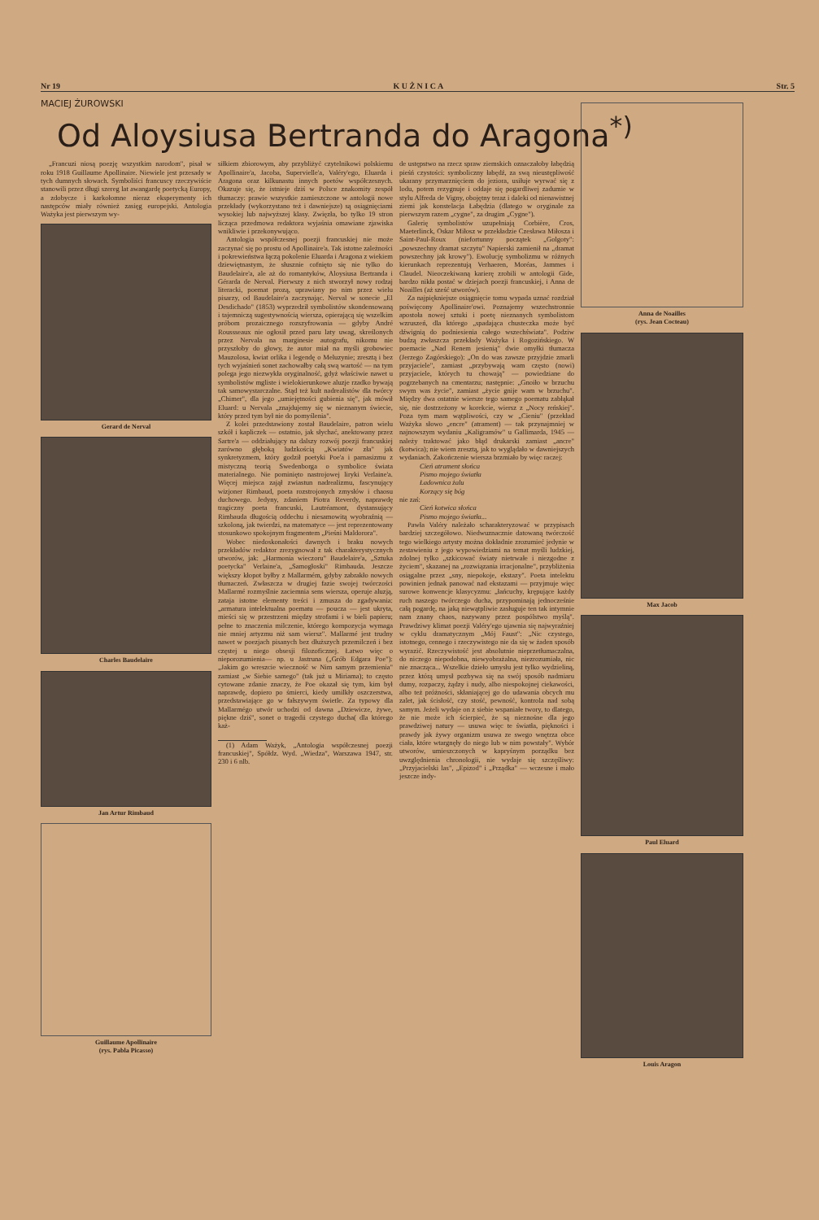Nr 19 K U Ż N I C A Str. 5
MACIEJ ŻUROWSKI
Od Aloysiusa Bertranda do Aragona<sup>*)</sup>
„Francuzi niosą poezję wszystkim narodom", pisał w roku 1918 Guillaume Apollinaire. Niewiele jest przesady w tych dumnych słowach. Symboliści francuscy rzeczywiście stanowili przez długi szereg lat awangardę poetycką Europy, a zdobycze i karkołomne nieraz eksperymenty ich następców miały również zasięg europejski. Antologia Ważyka jest pierwszym wy-
Gerard de Nerval
Charles Baudelaire
Jan Artur Rimbaud
Guillaume Apollinaire
(rys. Pabla Picasso)
siłkiem zbiorowym, aby przybliżyć czytelnikowi polskiemu Apollinaire'a, Jacoba, Supervielle'a, Valéry'ego, Eluarda i Aragona oraz kilkunastu innych poetów współczesnych. Okazuje się, że istnieje dziś w Polsce znakomity zespół tłumaczy: prawie wszystkie zamieszczone w antologii nowe przekłady (wykorzystano też i dawniejsze) są osiągnięciami wysokiej lub najwyższej klasy. Zwięzła, bo tylko 19 stron licząca przedmowa redaktora wyjaśnia omawiane zjawiska wnikliwie i przekonywująco.
Antologia współczesnej poezji francuskiej nie może zaczynać się po prostu od Apollinaire'a. Tak istotne zależności i pokrewieństwa łączą pokolenie Eluarda i Aragona z wiekiem dziewiętnastym, że słusznie cofnięto się nie tylko do Baudelaire'a, ale aż do romantyków, Aloysiusa Bertranda i Gérarda de Nerval. Pierwszy z nich stworzył nowy rodzaj literacki, poemat prozą, uprawiany po nim przez wielu pisarzy, od Baudelaire'a zaczynając. Nerval w sonecie „El Desdichado" (1853) wyprzedził symbolistów skondensowaną i tajemniczą sugestywnością wiersza, opierającą się wszelkim próbom prozaicznego rozszyfrowania — gdyby André Roussseaux nie ogłosił przed paru laty uwag, skreślonych przez Nervala na marginesie autografu, nikomu nie przyszłoby do głowy, że autor miał na myśli grobowiec Mauzolosa, kwiat orlika i legendę o Meluzynie; zresztą i bez tych wyjaśnień sonet zachowałby całą swą wartość — na tym polega jego niezwykła oryginalność, gdyż właściwie nawet u symbolistów mgliste i wielokierunkowe aluzje rzadko bywają tak samowystarczalne. Stąd też kult nadrealistów dla twórcy „Chimer", dla jego „umiejętności gubienia się", jak mówił Eluard: u Nervala „znajdujemy się w nieznanym świecie, który przed tym był nie do pomyślenia".
Z kolei przedstawiony został Baudelaire, patron wielu szkół i kapliczek — ostatnio, jak słychać, anektowany przez Sartre'a — oddziałujący na dalszy rozwój poezji francuskiej zarówno głęboką ludzkością „Kwiatów zła" jak synkretyzmem, który godził poetyki Poe'a i parnasizmu z mistyczną teorią Swedenborga o symbolice świata materialnego. Nie pominięto nastrojowej liryki Verlaine'a. Więcej miejsca zajął zwiastun nadrealizmu, fascynujący wizjoner Rimbaud, poeta rozstrojonych zmysłów i chaosu duchowego. Jedyny, zdaniem Piotra Reverdy, naprawdę tragiczny poeta francuski, Lautréamont, dystansujący Rimbauda długością oddechu i niesamowitą wyobraźnią — szkoloną, jak twierdzi, na matematyce — jest reprezentowany stosunkowo spokojnym fragmentem „Pieśni Maldorora".
Wobec niedoskonałości dawnych i braku nowych przekładów redaktor zrezygnował z tak charakterystycznych utworów, jak: „Harmonia wieczoru" Baudelaire'a, „Sztuka poetycka" Verlaine'a, „Samogłoski" Rimbauda. Jeszcze większy kłopot byłby z Mallarmém, gdyby zabrakło nowych tłumaczeń. Zwłaszcza w drugiej fazie swojej twórczości Mallarmé rozmyślnie zaciemnia sens wiersza, operuje aluzją, zataja istotne elementy treści i zmusza do zgadywania: „armatura intelektualna poematu — poucza — jest ukryta, mieści się w przestrzeni między strofami i w bieli papieru; pełne to znaczenia milczenie, którego kompozycja wymaga nie mniej artyzmu niż sam wiersz". Mallarmé jest trudny nawet w poezjach pisanych bez dłuższych przemilczeń i bez częstej u niego obsesji filozoficznej. Łatwo więc o nieporozumienia— np. u Jastruna („Grób Edgara Poe"): „Jakim go wreszcie wieczność w Nim samym przemienia" zamiast „w Siebie samego" (tak już u Miriama); to często cytowane zdanie znaczy, że Poe okazał się tym, kim był naprawdę, dopiero po śmierci, kiedy umilkły oszczerstwa, przedstawiające go w fałszywym świetle. Za typowy dla Mallarmégo utwór uchodzi od dawna „Dziewicze, żywe, piękne dziś", sonet o tragedii czystego ducha( dla którego każ-
(1) Adam Ważyk, „Antologia współczesnej poezji francuskiej", Spółdz. Wyd. „Wiedza", Warszawa 1947, str. 230 i 6 nlb.
de ustępstwo na rzecz spraw ziemskich oznaczałoby łabędzią pieśń czystości: symboliczny łabędź, za swą nieustępliwość ukarany przymarznięciem do jeziora, usiłuje wyrwać się z lodu, potem rezygnuje i oddaje się pogardliwej zadumie w stylu Alfreda de Vigny, obojętny teraz i daleki od nienawistnej ziemi jak konstelacja Łabędzia (dlatego w oryginale za pierwszym razem „cygne", za drugim „Cygne").
Galerię symbolistów uzupełniają Corbière, Cros, Maeterlinck, Oskar Miłosz w przekładzie Czesława Miłosza i Saint-Paul-Roux (niefortunny początek „Golgoty": „powszechny dramat szczytu" Napierski zamienił na „dramat powszechny jak krowy"). Ewolucję symbolizmu w różnych kierunkach reprezentują Verhaeren, Moréas, Jammes i Claudel. Nieoczekiwaną karierę zrobili w antologii Gide, bardzo nikła postać w dziejach poezji francuskiej, i Anna de Noailles (aż sześć utworów).
Za najpiękniejsze osiągnięcie tomu wypada uznać rozdział poświęcony Apollinaire'owi. Poznajemy wszechstronnie apostoła nowej sztuki i poetę nieznanych symbolistom wzruszeń, dla którego „spadająca chusteczka może być dźwignią do podniesienia całego wszechświata". Podziw budzą zwłaszcza przekłady Ważyka i Rogozińskiego. W poemacie „Nad Renem jesienią" dwie omyłki tłumacza (Jerzego Zagórskiego): „On do was zawsze przyjdzie zmarli przyjaciele", zamiast „przybywają wam często (nowi) przyjaciele, których tu chowają" — powiedziane do pogrzebanych na cmentarzu; następnie: „Gnoiło w brzuchu swym was życie", zamiast „życie gnije wam w brzuchu". Między dwa ostatnie wiersze tego samego poematu zabłąkał się, nie dostrzeżony w korekcie, wiersz z „Nocy reńskiej". Poza tym mam wątpliwości, czy w „Cieniu" (przekład Ważyka słowo „encre" (atrament) — tak przynajmniej w najnowszym wydaniu „Kaligramów" u Gallimarda, 1945 — należy traktować jako błąd drukarski zamiast „ancre" (kotwica); nie wiem zresztą, jak to wyglądało w dawniejszych wydaniach. Zakończenie wiersza brzmiało by więc raczej:
Cień atrament słońca
Pismo mojego światła
Ładownica żalu
Korzący się bóg
nie zaś:
Cień kotwica słońca
Pismo mojego światła...
Pawła Valéry należało scharakteryzować w przypisach bardziej szczegółowo. Niedwuznacznie datowaną twórczość tego wielkiego artysty można dokładnie zrozumieć jedynie w zestawieniu z jego wypowiedziami na temat myśli ludzkiej, zdolnej tylko „szkicować światy nietrwałe i niezgodne z życiem", skazanej na „rozwiązania irracjonalne", przybliżenia osiągalne przez „sny, niepokoje, ekstazy". Poeta intelektu powinien jednak panować nad ekstazami — przyjmuje więc surowe konwencje klasycyzmu: „łańcuchy, krępujące każdy ruch naszego twórczego ducha, przypominają jednocześnie całą pogardę, na jaką niewątpliwie zasługuje ten tak intymnie nam znany chaos, nazywany przez pospólstwo myślą". Prawdziwy klimat poezji Valéry'ego ujawnia się najwyraźniej w cyklu dramatycznym „Mój Faust": „Nic czystego, istotnego, cennego i rzeczywistego nie da się w żaden sposób wyrazić. Rzeczywistość jest absolutnie nieprzetłumaczalna, do niczego niepodobna, niewyobrażalna, niezrozumiała, nic nie znacząca... Wszelkie dzieło umysłu jest tylko wydzieliną, przez którą umysł pozbywa się na swój sposób nadmiaru dumy, rozpaczy, żądzy i nudy, albo niespokojnej ciekawości, albo też próżności, skłaniającej go do udawania obcych mu zalet, jak ścisłość, czy stość, pewność, kontrola nad sobą samym. Jeżeli wydaje on z siebie wspaniałe twory, to dlatego, że nie może ich ścierpieć, że są nieznośne dla jego prawdziwej natury — usuwa więc te światła, piękności i prawdy jak żywy organizm usuwa ze swego wnętrza obce ciała, które wtargnęły do niego lub w nim powstały". Wybór utworów, umieszczonych w kapryśnym porządku bez uwzględnienia chronologii, nie wydaje się szczęśliwy: „Przyjacielski las", „Epizod" i „Prządka" — wczesne i mało jeszcze indy-
Anna de Noailles
(rys. Jean Cocteau)
Max Jacob
Paul Eluard
Louis Aragon